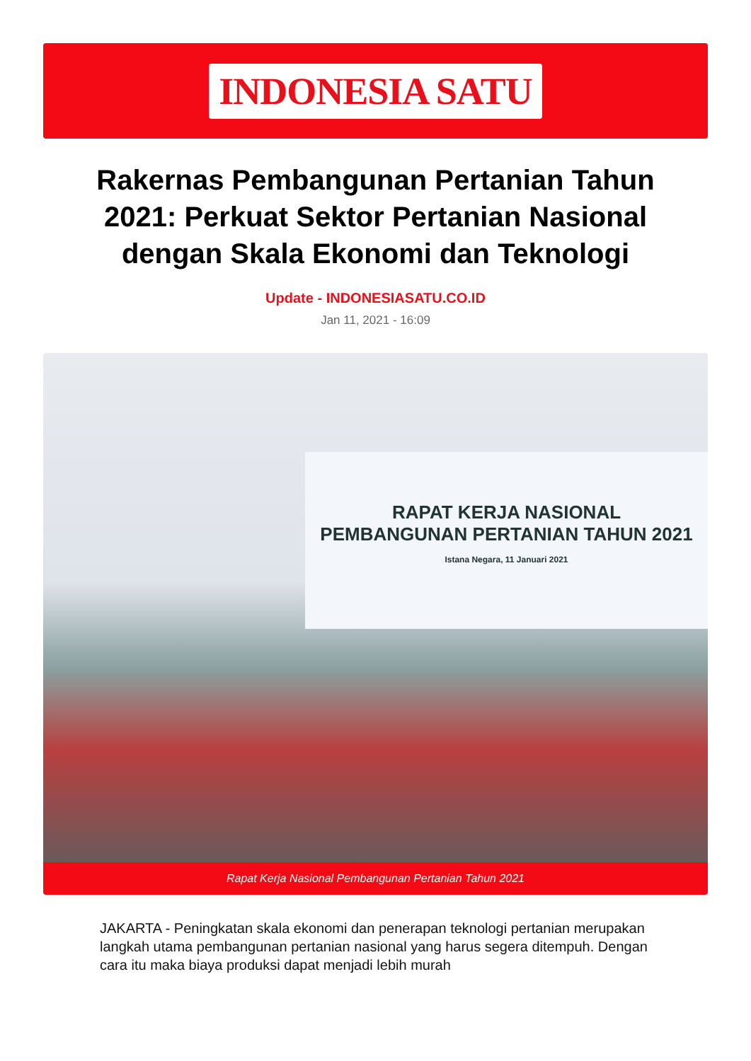INDONESIA SATU
Rakernas Pembangunan Pertanian Tahun 2021: Perkuat Sektor Pertanian Nasional dengan Skala Ekonomi dan Teknologi
Update - INDONESIASATU.CO.ID
Jan 11, 2021 - 16:09
RAPAT KERJA NASIONAL
PEMBANGUNAN PERTANIAN TAHUN 2021
Istana Negara, 11 Januari 2021
Rapat Kerja Nasional Pembangunan Pertanian Tahun 2021
JAKARTA - Peningkatan skala ekonomi dan penerapan teknologi pertanian merupakan langkah utama pembangunan pertanian nasional yang harus segera ditempuh. Dengan cara itu maka biaya produksi dapat menjadi lebih murah